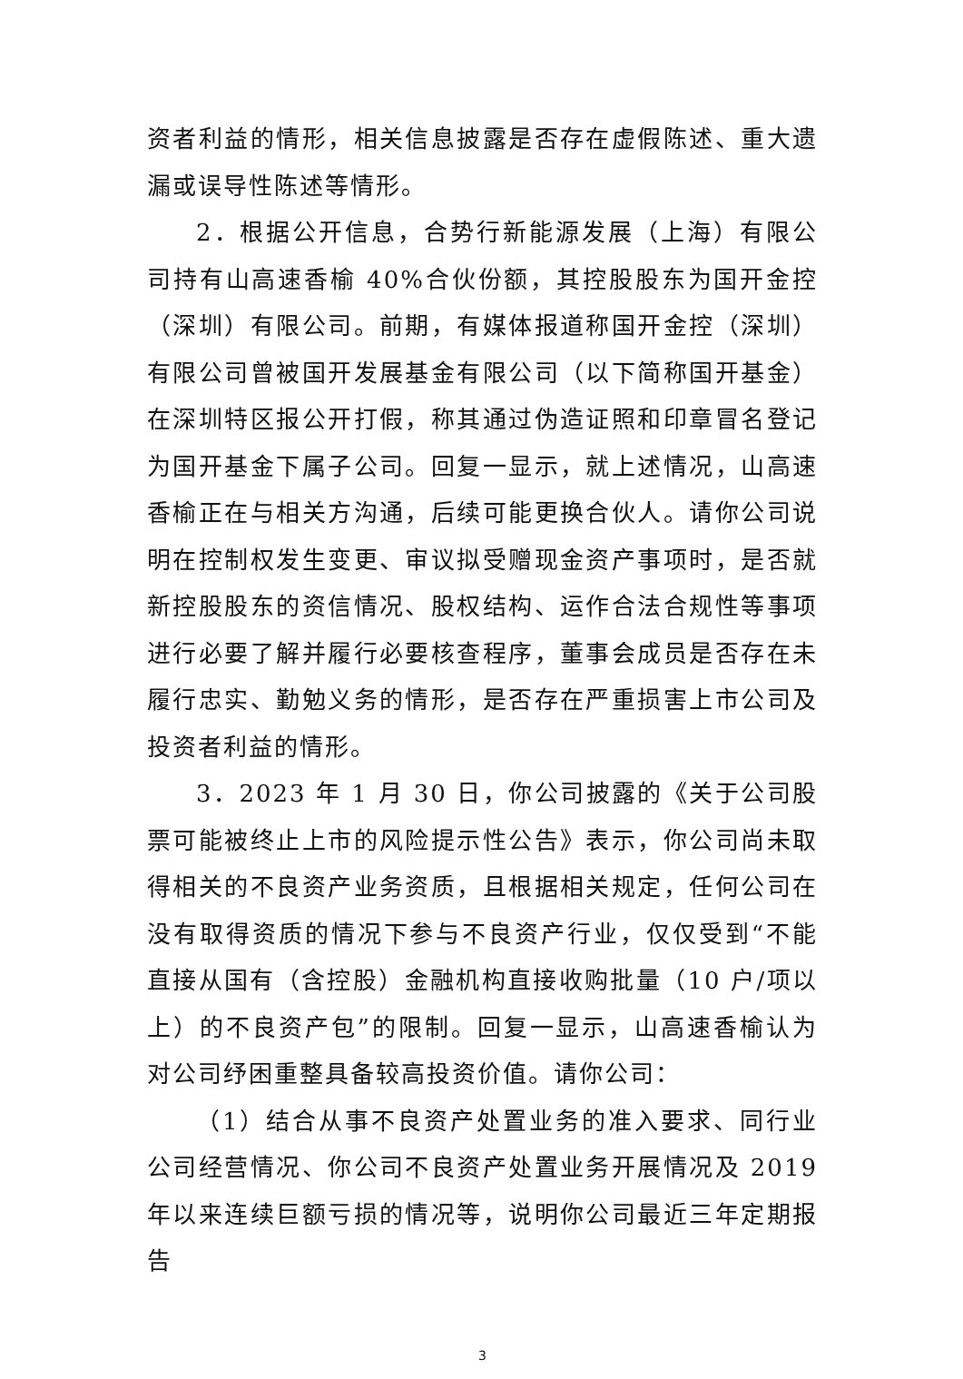资者利益的情形，相关信息披露是否存在虚假陈述、重大遗漏或误导性陈述等情形。
2．根据公开信息，合势行新能源发展（上海）有限公司持有山高速香榆 40%合伙份额，其控股股东为国开金控（深圳）有限公司。前期，有媒体报道称国开金控（深圳）有限公司曾被国开发展基金有限公司（以下简称国开基金）在深圳特区报公开打假，称其通过伪造证照和印章冒名登记为国开基金下属子公司。回复一显示，就上述情况，山高速香榆正在与相关方沟通，后续可能更换合伙人。请你公司说明在控制权发生变更、审议拟受赠现金资产事项时，是否就新控股股东的资信情况、股权结构、运作合法合规性等事项进行必要了解并履行必要核查程序，董事会成员是否存在未履行忠实、勤勉义务的情形，是否存在严重损害上市公司及投资者利益的情形。
3．2023 年 1 月 30 日，你公司披露的《关于公司股票可能被终止上市的风险提示性公告》表示，你公司尚未取得相关的不良资产业务资质，且根据相关规定，任何公司在没有取得资质的情况下参与不良资产行业，仅仅受到“不能直接从国有（含控股）金融机构直接收购批量（10 户/项以上）的不良资产包”的限制。回复一显示，山高速香榆认为对公司纾困重整具备较高投资价值。请你公司：
（1）结合从事不良资产处置业务的准入要求、同行业公司经营情况、你公司不良资产处置业务开展情况及 2019 年以来连续巨额亏损的情况等，说明你公司最近三年定期报告
3